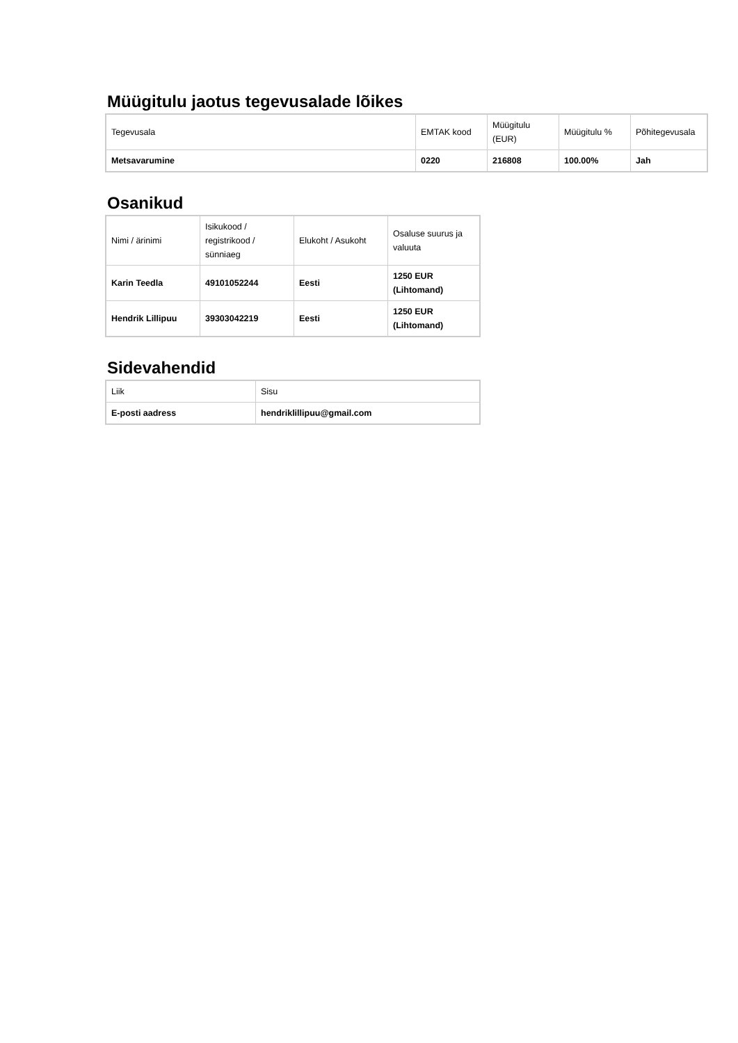Müügitulu jaotus tegevusalade lõikes
| Tegevusala | EMTAK kood | Müügitulu (EUR) | Müügitulu % | Põhitegevusala |
| Metsavarumine | 0220 | 216808 | 100.00% | Jah |
Osanikud
| Nimi / ärinimi | Isikukood / registrikood / sünniaeg | Elukoht / Asukoht | Osaluse suurus ja valuuta |
| Karin Teedla | 49101052244 | Eesti | 1250 EUR (Lihtomand) |
| Hendrik Lillipuu | 39303042219 | Eesti | 1250 EUR (Lihtomand) |
Sidevahendid
| Liik | Sisu |
| E-posti aadress | hendriklillipuu@gmail.com |